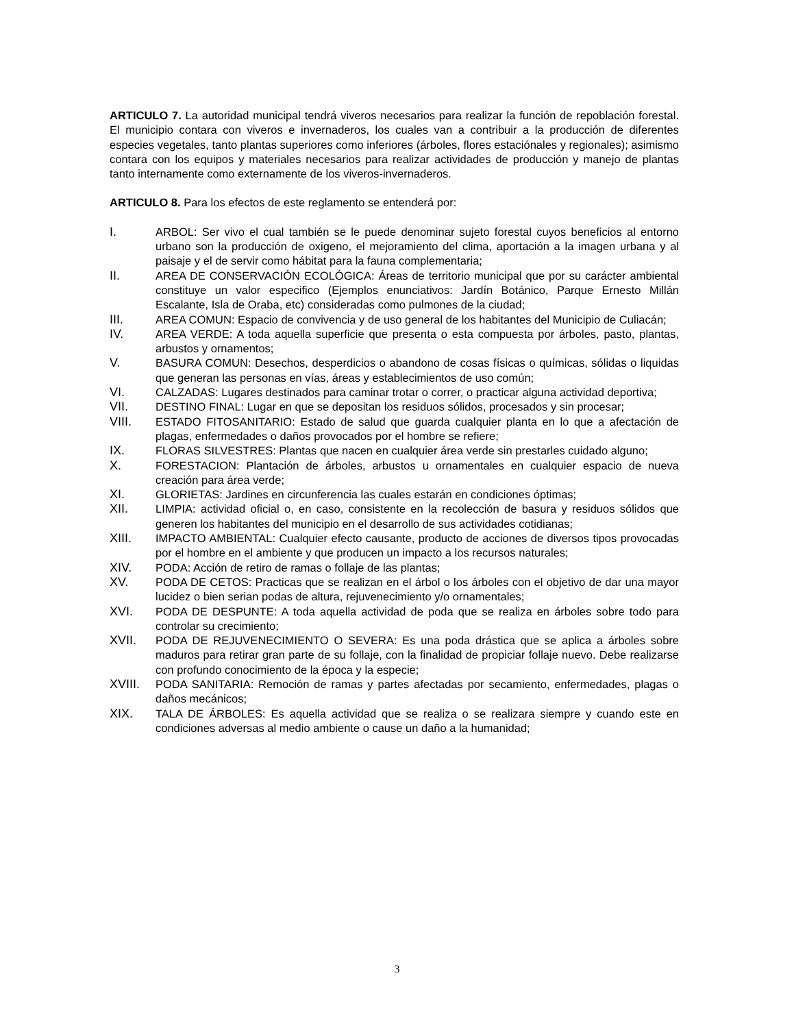ARTICULO 7. La autoridad municipal tendrá viveros necesarios para realizar la función de repoblación forestal. El municipio contara con viveros e invernaderos, los cuales van a contribuir a la producción de diferentes especies vegetales, tanto plantas superiores como inferiores (árboles, flores estaciónales y regionales); asimismo contara con los equipos y materiales necesarios para realizar actividades de producción y manejo de plantas tanto internamente como externamente de los viveros-invernaderos.
ARTICULO 8. Para los efectos de este reglamento se entenderá por:
I. ARBOL: Ser vivo el cual también se le puede denominar sujeto forestal cuyos beneficios al entorno urbano son la producción de oxigeno, el mejoramiento del clima, aportación a la imagen urbana y al paisaje y el de servir como hábitat para la fauna complementaria;
II. AREA DE CONSERVACIÓN ECOLÓGICA: Áreas de territorio municipal que por su carácter ambiental constituye un valor especifico (Ejemplos enunciativos: Jardín Botánico, Parque Ernesto Millán Escalante, Isla de Oraba, etc) consideradas como pulmones de la ciudad;
III. AREA COMUN: Espacio de convivencia y de uso general de los habitantes del Municipio de Culiacán;
IV. AREA VERDE: A toda aquella superficie que presenta o esta compuesta por árboles, pasto, plantas, arbustos y ornamentos;
V. BASURA COMUN: Desechos, desperdicios o abandono de cosas físicas o químicas, sólidas o liquidas que generan las personas en vías, áreas y establecimientos de uso común;
VI. CALZADAS: Lugares destinados para caminar trotar o correr, o practicar alguna actividad deportiva;
VII. DESTINO FINAL: Lugar en que se depositan los residuos sólidos, procesados y sin procesar;
VIII. ESTADO FITOSANITARIO: Estado de salud que guarda cualquier planta en lo que a afectación de plagas, enfermedades o daños provocados por el hombre se refiere;
IX. FLORAS SILVESTRES: Plantas que nacen en cualquier área verde sin prestarles cuidado alguno;
X. FORESTACION: Plantación de árboles, arbustos u ornamentales en cualquier espacio de nueva creación para área verde;
XI. GLORIETAS: Jardines en circunferencia las cuales estarán en condiciones óptimas;
XII. LIMPIA: actividad oficial o, en caso, consistente en la recolección de basura y residuos sólidos que generen los habitantes del municipio en el desarrollo de sus actividades cotidianas;
XIII. IMPACTO AMBIENTAL: Cualquier efecto causante, producto de acciones de diversos tipos provocadas por el hombre en el ambiente y que producen un impacto a los recursos naturales;
XIV. PODA: Acción de retiro de ramas o follaje de las plantas;
XV. PODA DE CETOS: Practicas que se realizan en el árbol o los árboles con el objetivo de dar una mayor lucidez o bien serian podas de altura, rejuvenecimiento y/o ornamentales;
XVI. PODA DE DESPUNTE: A toda aquella actividad de poda que se realiza en árboles sobre todo para controlar su crecimiento;
XVII. PODA DE REJUVENECIMIENTO O SEVERA: Es una poda drástica que se aplica a árboles sobre maduros para retirar gran parte de su follaje, con la finalidad de propiciar follaje nuevo. Debe realizarse con profundo conocimiento de la época y la especie;
XVIII. PODA SANITARIA: Remoción de ramas y partes afectadas por secamiento, enfermedades, plagas o daños mecánicos;
XIX. TALA DE ÁRBOLES: Es aquella actividad que se realiza o se realizara siempre y cuando este en condiciones adversas al medio ambiente o cause un daño a la humanidad;
3